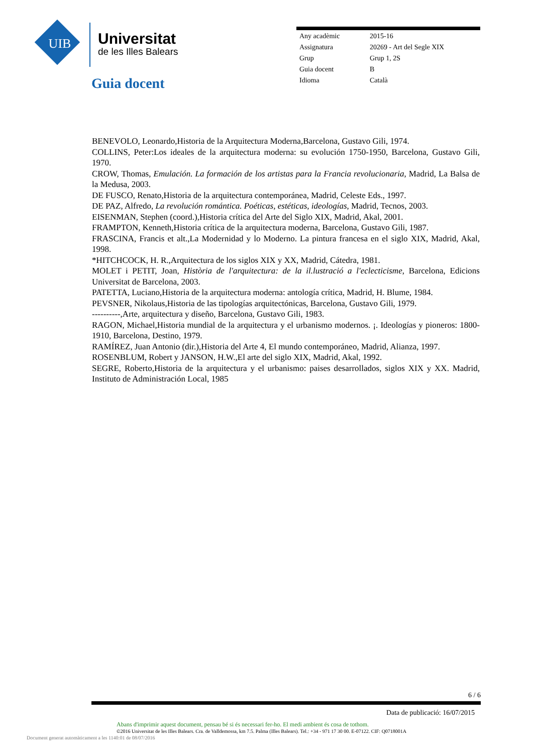UIB
Universitat
de les Illes Balears
Guia docent
| Any acadèmic | 2015-16 |
| Assignatura | 20269 - Art del Segle XIX |
| Grup | Grup 1, 2S |
| Guia docent | B |
| Idioma | Català |
BENEVOLO, Leonardo,Historia de la Arquitectura Moderna,Barcelona, Gustavo Gili, 1974.
COLLINS, Peter:Los ideales de la arquitectura moderna: su evolución 1750-1950, Barcelona, Gustavo Gili, 1970.
CROW, Thomas, Emulación. La formación de los artistas para la Francia revolucionaria, Madrid, La Balsa de la Medusa, 2003.
DE FUSCO, Renato,Historia de la arquitectura contemporánea, Madrid, Celeste Eds., 1997.
DE PAZ, Alfredo, La revolución romántica. Poéticas, estéticas, ideologías, Madrid, Tecnos, 2003.
EISENMAN, Stephen (coord.),Historia crítica del Arte del Siglo XIX, Madrid, Akal, 2001.
FRAMPTON, Kenneth,Historia crítica de la arquitectura moderna, Barcelona, Gustavo Gili, 1987.
FRASCINA, Francis et alt.,La Modernidad y lo Moderno. La pintura francesa en el siglo XIX, Madrid, Akal, 1998.
*HITCHCOCK, H. R.,Arquitectura de los siglos XIX y XX, Madrid, Cátedra, 1981.
MOLET i PETIT, Joan, Història de l'arquitectura: de la il.lustració a l'eclecticisme, Barcelona, Edicions Universitat de Barcelona, 2003.
PATETTA, Luciano,Historia de la arquitectura moderna: antología crítica, Madrid, H. Blume, 1984.
PEVSNER, Nikolaus,Historia de las tipologías arquitectónicas, Barcelona, Gustavo Gili, 1979.
----------,Arte, arquitectura y diseño, Barcelona, Gustavo Gili, 1983.
RAGON, Michael,Historia mundial de la arquitectura y el urbanismo modernos. ¡. Ideologías y pioneros: 1800-1910, Barcelona, Destino, 1979.
RAMÍREZ, Juan Antonio (dir.),Historia del Arte 4, El mundo contemporáneo, Madrid, Alianza, 1997.
ROSENBLUM, Robert y JANSON, H.W.,El arte del siglo XIX, Madrid, Akal, 1992.
SEGRE, Roberto,Historia de la arquitectura y el urbanismo: paises desarrollados, siglos XIX y XX. Madrid, Instituto de Administración Local, 1985
6 / 6
Data de publicació: 16/07/2015
Abans d'imprimir aquest document, pensau bé si és necessari fer-ho. El medi ambient és cosa de tothom.
©2016 Universitat de les Illes Balears. Cra. de Valldemossa, km 7.5. Palma (Illes Balears). Tel.: +34 - 971 17 30 00. E-07122. CIF: Q0718001A
Document generat automàticament a les 1140:01 de 08/07/2016